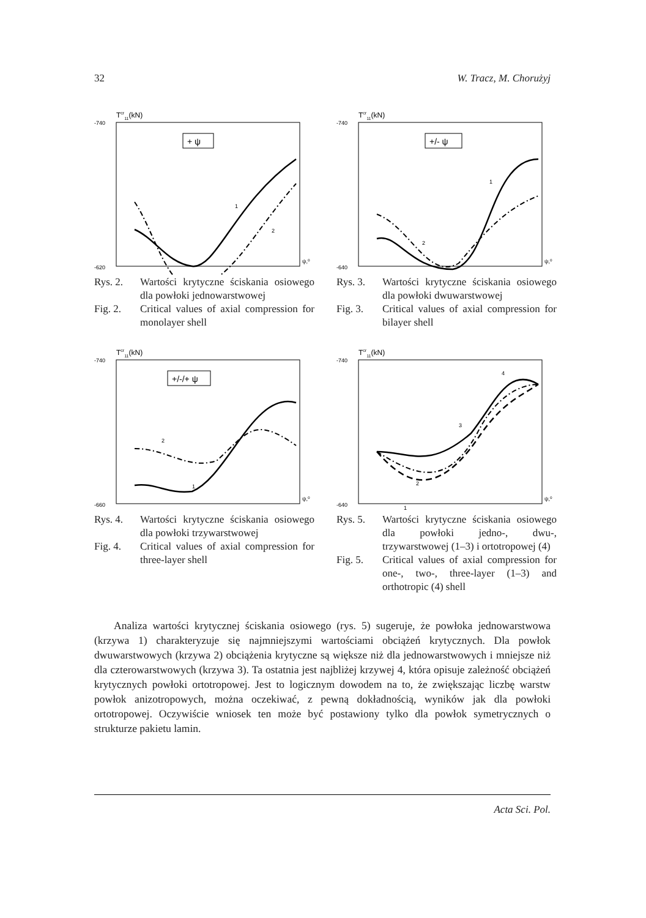32 W. Tracz, M. Chorużyj
Tcr11(kN)
-740
-620
ψ,⁰
+ ψ
1
2
Rys. 2. Wartości krytyczne ściskania osiowego dla powłoki jednowarstwowej Fig. 2. Critical values of axial compression for monolayer shell
Tcr11(kN)
-740
-640
ψ,⁰
+/- ψ
1
2
Rys. 3. Wartości krytyczne ściskania osiowego dla powłoki dwuwarstwowej Fig. 3. Critical values of axial compression for bilayer shell
Tcr11(kN)
-740
-660
ψ,⁰
+/-/+ ψ
2
1
Rys. 4. Wartości krytyczne ściskania osiowego dla powłoki trzywarstwowej Fig. 4. Critical values of axial compression for three-layer shell
Tcr11(kN)
-740
-640
ψ,⁰
4
3
2
1
Rys. 5. Wartości krytyczne ściskania osiowego dla powłoki jedno-, dwu-, trzywarstwowej (1–3) i ortotropowej (4) Fig. 5. Critical values of axial compression for one-, two-, three-layer (1–3) and orthotropic (4) shell
Analiza wartości krytycznej ściskania osiowego (rys. 5) sugeruje, że powłoka jednowarstwowa (krzywa 1) charakteryzuje się najmniejszymi wartościami obciążeń krytycznych. Dla powłok dwuwarstwowych (krzywa 2) obciążenia krytyczne są większe niż dla jednowarstwowych i mniejsze niż dla czterowarstwowych (krzywa 3). Ta ostatnia jest najbliżej krzywej 4, która opisuje zależność obciążeń krytycznych powłoki ortotropowej. Jest to logicznym dowodem na to, że zwiększając liczbę warstw powłok anizotropowych, można oczekiwać, z pewną dokładnością, wyników jak dla powłoki ortotropowej. Oczywiście wniosek ten może być postawiony tylko dla powłok symetrycznych o strukturze pakietu lamin.
Acta Sci. Pol.